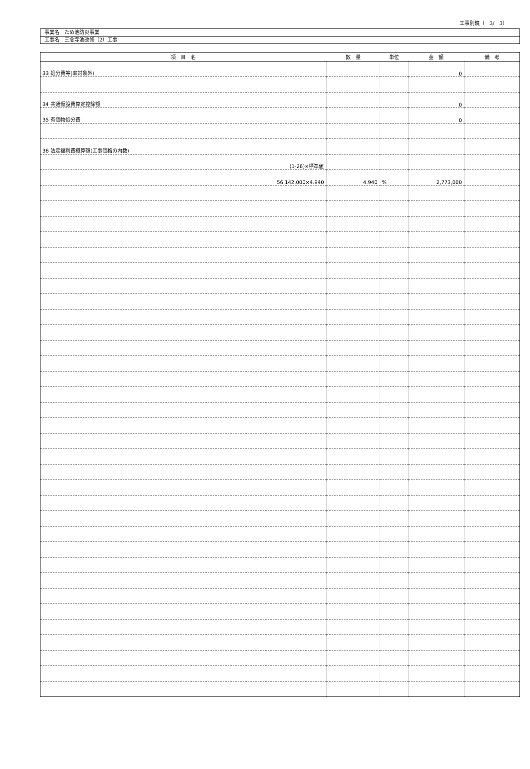工事別鏡（　3/　3）
事業名　ため池防災事業
工事名　三念寺池改修（2）工事
| 項 目 名 | 数 量 | 単位 | 金 額 | 備 考 |
| --- | --- | --- | --- | --- |
| 33 処分費等(率対象外) | | | 0 | |
| 34 共通仮設費算定控除額 | | | 0 | |
| 35 有価物処分費 | | | 0 | |
| 36 法定福利費概算額(工事価格の内数) | | | | |
| (1-26)×標準値 | | | | |
| 56,142,000×4.940 | 4.940 | % | 2,773,000 | |